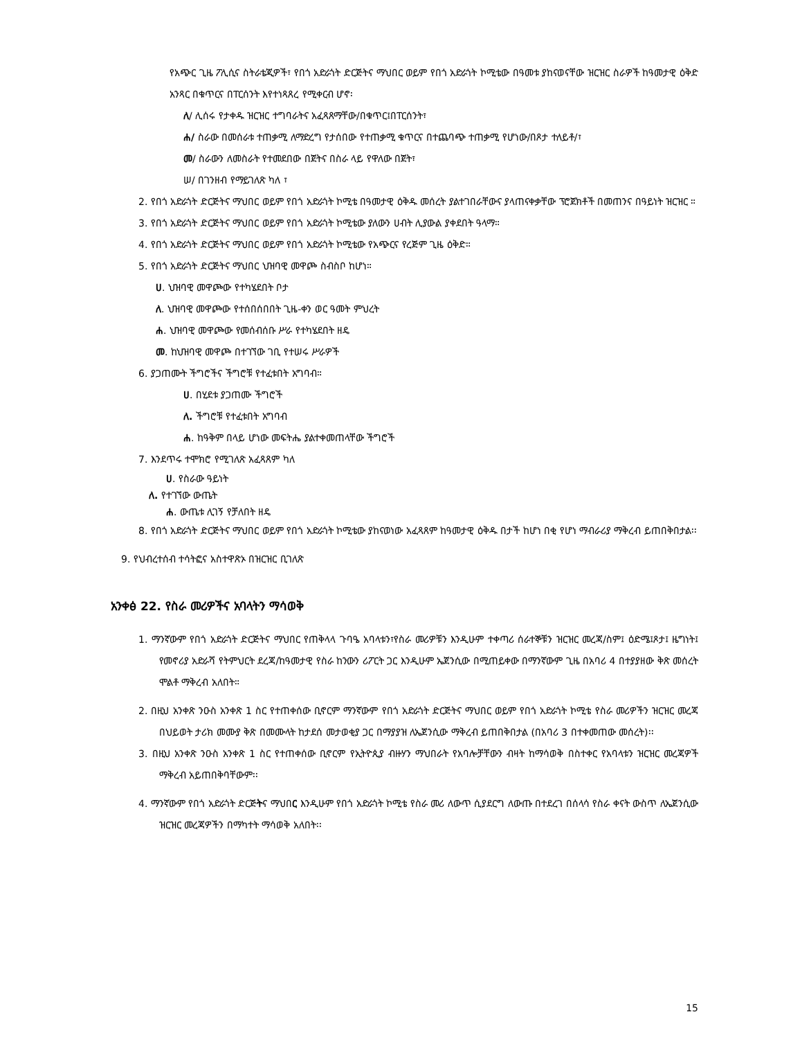የአጭር ጊዜ ፖሊሲና ስትራቴጂዎች፣ የበጎ አድራጎት ድርጅትና ማህበር ወይም የበጎ አድራጎት ኮሚቴው በዓመቱ ያከናወናቸው ዝርዝር ስራዎች ከዓመታዊ ዕቅድ አንጻር በቁጥርና በፐርሰንት እየተነጻጸረ የሚቀርብ ሆኖ፡
ለ/ ሊሰሩ የታቀዱ ዝርዝር ተግባራትና አፈጻጸማቸው/በቁጥር፤በፐርሰንት፣
ሐ/ ስራው በመሰራቱ ተጠቃሚ ለማድረግ የታሰበው የተጠቃሚ ቁጥርና በተጨባጭ ተጠቃሚ የሆነው/በጾታ ተለይቶ/፣
መ/ ስራውን ለመስራት የተመደበው በጀትና በስራ ላይ የዋለው በጀት፣
ሠ/ በገንዘብ የማይገለጽ ካለ ፣
2. የበጎ አድራጎት ድርጅትና ማህበር ወይም የበጎ አድራጎት ኮሚቴ በዓመታዊ ዕቅዱ መሰረት ያልተገበራቸውና ያላጠናቀቃቸው ፕሮጀክቶች በመጠንና በዓይነት ዝርዝር ።
3. የበጎ አድራጎት ድርጅትና ማህበር ወይም የበጎ አድራጎት ኮሚቴው ያለውን ሀብት ሊያውል ያቀደበት ዓላማ።
4. የበጎ አድራጎት ድርጅትና ማህበር ወይም የበጎ አድራጎት ኮሚቴው የአጭርና የረጅም ጊዜ ዕቅድ።
5. የበጎ አድራጎት ድርጅትና ማህበር ህዝባዊ መዋጮ ስብስቦ ከሆነ።
ሀ. ህዝባዊ መዋጮው የተካሄደበት ቦታ
ለ. ህዝባዊ መዋጮው የተሰበሰበበት ጊዜ-ቀን ወር ዓመት ምህረት
ሐ. ህዝባዊ መዋጮው የመሰብሰቡ ሥራ የተካሄደበት ዘዴ
መ. ከህዝባዊ መዋጮ በተገኘው ገቢ የተሠሩ ሥራዎች
6. ያጋጠሙት ችግሮችና ችግሮቹ የተፈቱበት አግባብ።
ሀ. በሂደቱ ያጋጠሙ ችግሮች
ለ. ችግሮቹ የተፈቱበት አግባብ
ሐ. ከዓቅም በላይ ሆነው መፍትሔ ያልተቀመጠላቸው ችግሮች
7. እንደጥሩ ተሞክሮ የሚገለጽ አፈጻጸም ካለ
ሀ. የስራው ዓይነት
ለ. የተገኘው ውጤት
ሐ. ውጤቱ ሊገኝ የቻለበት ዘዴ
8. የበጎ አድራጎት ድርጅትና ማህበር ወይም የበጎ አድራጎት ኮሚቴው ያከናወነው አፈጻጸም ከዓመታዊ ዕቅዱ በታች ከሆነ በቂ የሆነ ማብራሪያ ማቅረብ ይጠበቅበታል፡፡
9. የህብረተሰብ ተሳትፎና አስተዋጽኦ በዝርዝር ቢገለጽ
አንቀፅ 22. የስራ መሪዎችና አባላትን ማሳወቅ
1. ማንኛውም የበጎ አድራጎት ድርጅትና ማህበር የጠቅላላ ጉባዔ አባላቱን፣የስራ መሪዎቹን እንዲሁም ተቀጣሪ ሰራተኞቹን ዝርዝር መረጃ/ስም፤ ዕድሜ፤ጾታ፤ ዜግነት፤ የመኖሪያ አድራሻ የትምህርት ደረጃ/ከዓመታዊ የስራ ከንውን ሪፖርት ጋር እንዲሁም ኤጀንሲው በሚጠይቀው በማንኛውም ጊዜ በአባሪ 4 በተያያዘው ቅጽ መሰረት ሞልቶ ማቅረብ አለበት።
2. በዚህ አንቀጽ ንዑስ አንቀጽ 1 ስር የተጠቀሰው ቢኖርም ማንኛውም የበጎ አድራጎት ድርጅትና ማህበር ወይም የበጎ አድራጎት ኮሚቴ የስራ መሪዎችን ዝርዝር መረጃ በህይወት ታሪክ መሙያ ቅጽ በመሙላት ከታደሰ መታወቂያ ጋር በማያያዝ ለኤጀንሲው ማቅረብ ይጠበቅበታል (በአባሪ 3 በተቀመጠው መሰረት)፡፡
3. በዚህ አንቀጽ ንዑስ አንቀጽ 1 ስር የተጠቀሰው ቢኖርም የኢትዮጲያ ብዙሃን ማህበራት የአባሎቻቸውን ብዛት ከማሳወቅ በስተቀር የአባላቱን ዝርዝር መረጃዎች ማቅረብ አይጠበቅባቸውም፡፡
4. ማንኛውም የበጎ አድራጎት ድርጅትና ማህበር እንዲሁም የበጎ አድራጎት ኮሚቴ የስራ መሪ ለውጥ ሲያደርግ ለውጡ በተደረገ በሰላሳ የስራ ቀናት ውስጥ ለኤጀንሲው ዝርዝር መረጃዎችን በማካተት ማሳወቅ አለበት፡፡
15